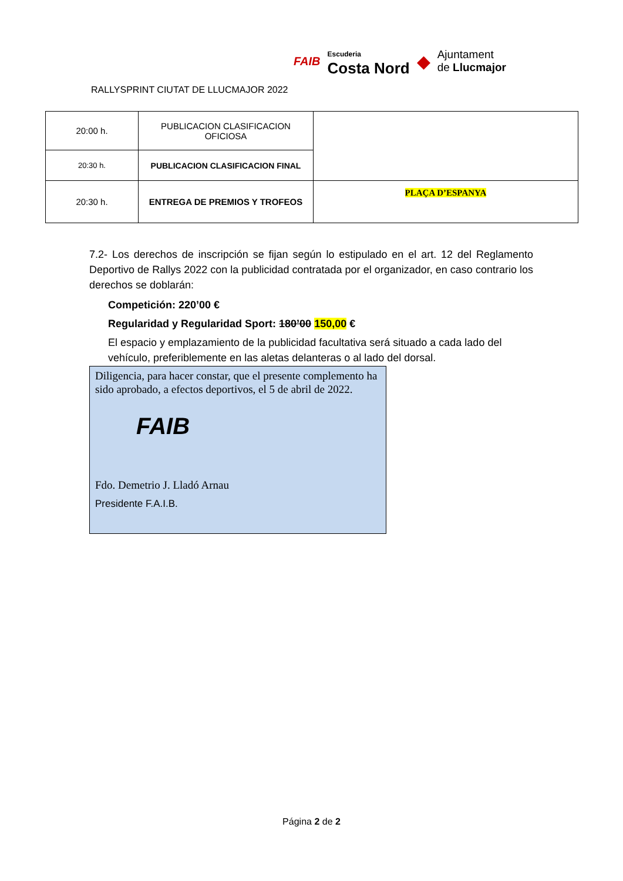RALLYSPRINT CIUTAT DE LLUCMAJOR 2022
FAIB Escuderia
Costa Nord ◆ Ajuntament
de Llucmajor
| 20:00 h. | PUBLICACION CLASIFICACION OFICIOSA | |
| 20:30 h. | PUBLICACION CLASIFICACION FINAL | |
| 20:30 h. | ENTREGA DE PREMIOS Y TROFEOS | PLAÇA D’ESPANYA |
7.2- Los derechos de inscripción se fijan según lo estipulado en el art. 12 del Reglamento Deportivo de Rallys 2022 con la publicidad contratada por el organizador, en caso contrario los derechos se doblarán:
Competición: 220’00 €
Regularidad y Regularidad Sport: 180’00 150,00 €
El espacio y emplazamiento de la publicidad facultativa será situado a cada lado del vehículo, preferiblemente en las aletas delanteras o al lado del dorsal.
Diligencia, para hacer constar, que el presente complemento ha sido aprobado, a efectos deportivos, el 5 de abril de 2022.
FAIB
Fdo. Demetrio J. Lladó Arnau
Presidente F.A.I.B.
Página 2 de 2